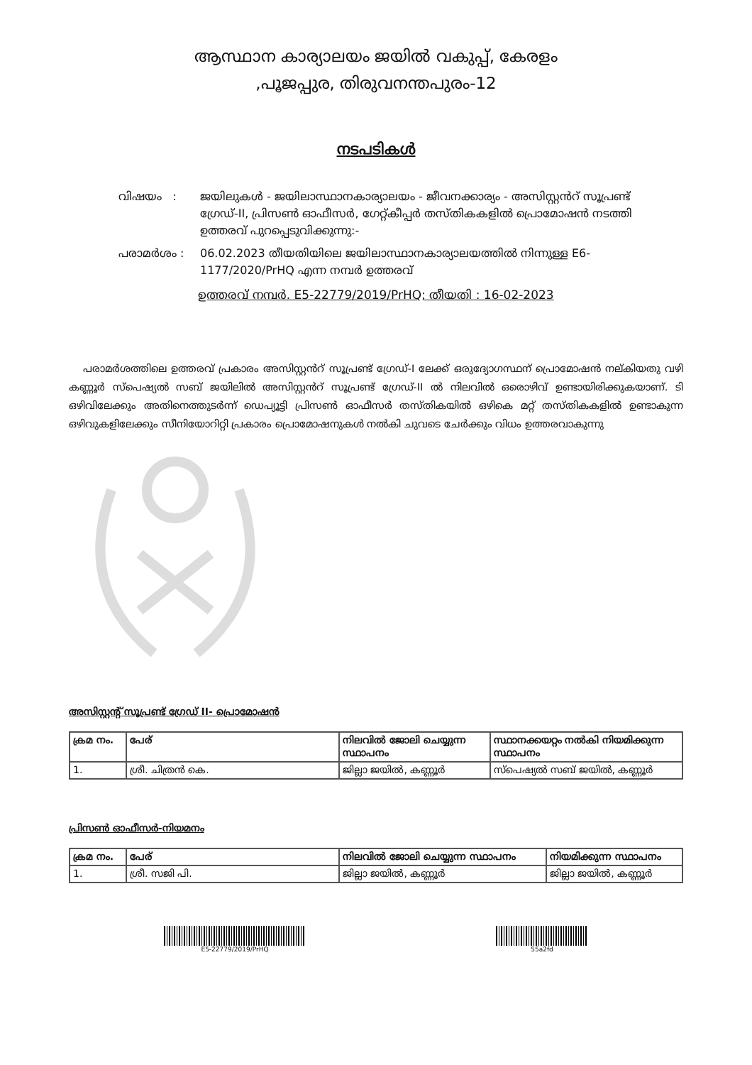ആസ്ഥാന കാര്യാലയം ജയിൽ വകുപ്പ്, കേരളം
,പൂജപ്പുര, തിരുവനന്തപുരം-12
നടപടികൾ
വിഷയം : ജയിലുകൾ - ജയിലാസ്ഥാനകാര്യാലയം - ജീവനക്കാര്യം - അസിസ്റ്റൻറ് സൂപ്രണ്ട് ഗ്രേഡ്-II, പ്രിസൺ ഓഫീസർ, ഗേറ്റ്കീപ്പർ തസ്തികകളിൽ പ്രൊമോഷൻ നടത്തി ഉത്തരവ് പുറപ്പെടുവിക്കുന്നു:-
പരാമർശം : 06.02.2023 തീയതിയിലെ ജയിലാസ്ഥാനകാര്യാലയത്തിൽ നിന്നുള്ള E6-1177/2020/PrHQ എന്ന നമ്പർ ഉത്തരവ്
ഉത്തരവ് നമ്പർ. E5-22779/2019/PrHQ; തീയതി : 16-02-2023
പരാമർശത്തിലെ ഉത്തരവ് പ്രകാരം അസിസ്റ്റൻറ് സൂപ്രണ്ട് ഗ്രേഡ്-I ലേക്ക് ഒരുദ്യോഗസ്ഥന് പ്രൊമോഷൻ നല്കിയതു വഴി കണ്ണൂർ സ്പെഷ്യൽ സബ് ജയിലിൽ അസിസ്റ്റൻറ് സൂപ്രണ്ട് ഗ്രേഡ്-II ൽ നിലവിൽ ഒരൊഴിവ് ഉണ്ടായിരിക്കുകയാണ്. ടി ഒഴിവിലേക്കും അതിനെത്തുടർന്ന് ഡെപ്യൂട്ടി പ്രിസൺ ഓഫീസർ തസ്തികയിൽ ഒഴികെ മറ്റ് തസ്തികകളിൽ ഉണ്ടാകുന്ന ഒഴിവുകളിലേക്കും സീനിയോറിറ്റി പ്രകാരം പ്രൊമോഷനുകൾ നൽകി ചുവടെ ചേർക്കും വിധം ഉത്തരവാകുന്നു
അസിസ്റ്റന്റ് സൂപ്രണ്ട് ഗ്രേഡ് II- പ്രൊമോഷൻ
| ക്രമ നം. | പേര് | നിലവിൽ ജോലി ചെയ്യുന്ന സ്ഥാപനം | സ്ഥാനക്കയറ്റം നൽകി നിയമിക്കുന്ന സ്ഥാപനം |
| --- | --- | --- | --- |
| 1. | ശ്രീ. ചിത്രൻ കെ. | ജില്ലാ ജയിൽ, കണ്ണൂർ | സ്പെഷ്യൽ സബ് ജയിൽ, കണ്ണൂർ |
പ്രിസൺ ഓഫീസർ-നിയമനം
| ക്രമ നം. | പേര് | നിലവിൽ ജോലി ചെയ്യുന്ന സ്ഥാപനം | നിയമിക്കുന്ന സ്ഥാപനം |
| --- | --- | --- | --- |
| 1. | ശ്രീ. സജി പി. | ജില്ലാ ജയിൽ, കണ്ണൂർ | ജില്ലാ ജയിൽ, കണ്ണൂർ |
E5-22779/2019/PrHQ 55a2fd